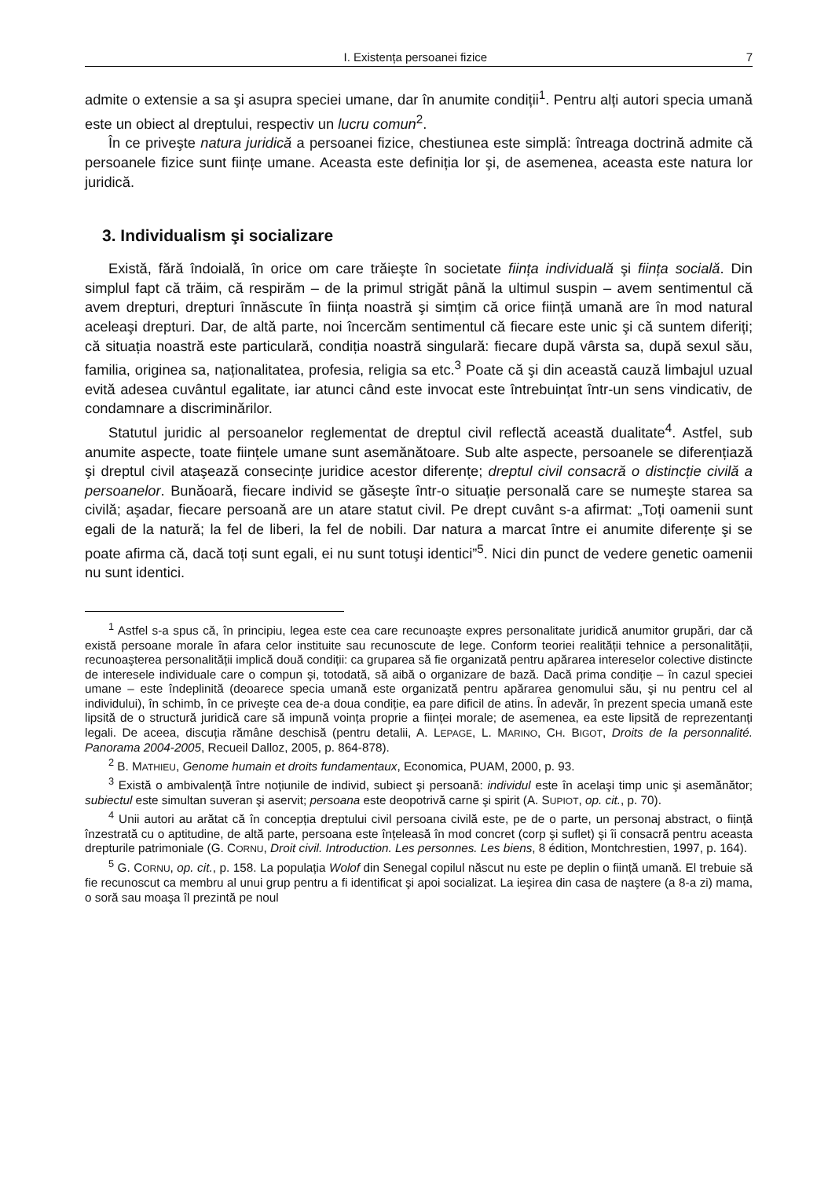I. Existența persoanei fizice 7
admite o extensie a sa şi asupra speciei umane, dar în anumite condiții<sup>1</sup>. Pentru alți autori specia umană este un obiect al dreptului, respectiv un lucru comun<sup>2</sup>.
În ce priveşte natura juridică a persoanei fizice, chestiunea este simplă: întreaga doctrină admite că persoanele fizice sunt ființe umane. Aceasta este definiția lor şi, de asemenea, aceasta este natura lor juridică.
3. Individualism şi socializare
Există, fără îndoială, în orice om care trăieşte în societate ființa individuală şi ființa socială. Din simplul fapt că trăim, că respirăm – de la primul strigăt până la ultimul suspin – avem sentimentul că avem drepturi, drepturi înnăscute în ființa noastră şi simțim că orice ființă umană are în mod natural aceleaşi drepturi. Dar, de altă parte, noi încercăm sentimentul că fiecare este unic şi că suntem diferiți; că situația noastră este particulară, condiția noastră singulară: fiecare după vârsta sa, după sexul său, familia, originea sa, naționalitatea, profesia, religia sa etc.<sup>3</sup> Poate că şi din această cauză limbajul uzual evită adesea cuvântul egalitate, iar atunci când este invocat este întrebuințat într-un sens vindicativ, de condamnare a discriminărilor.
Statutul juridic al persoanelor reglementat de dreptul civil reflectă această dualitate<sup>4</sup>. Astfel, sub anumite aspecte, toate ființele umane sunt asemănătoare. Sub alte aspecte, persoanele se diferențiază şi dreptul civil ataşează consecințe juridice acestor diferențe; dreptul civil consacră o distincție civilă a persoanelor. Bunăoară, fiecare individ se găseşte într-o situație personală care se numeşte starea sa civilă; aşadar, fiecare persoană are un atare statut civil. Pe drept cuvânt s-a afirmat: „Toți oamenii sunt egali de la natură; la fel de liberi, la fel de nobili. Dar natura a marcat între ei anumite diferențe şi se poate afirma că, dacă toți sunt egali, ei nu sunt totuşi identici”<sup>5</sup>. Nici din punct de vedere genetic oamenii nu sunt identici.
<sup>1</sup> Astfel s-a spus că, în principiu, legea este cea care recunoaşte expres personalitate juridică anumitor grupări, dar că există persoane morale în afara celor instituite sau recunoscute de lege. Conform teoriei realității tehnice a personalității, recunoaşterea personalității implică două condiții: ca gruparea să fie organizată pentru apărarea intereselor colective distincte de interesele individuale care o compun şi, totodată, să aibă o organizare de bază. Dacă prima condiție – în cazul speciei umane – este îndeplinită (deoarece specia umană este organizată pentru apărarea genomului său, şi nu pentru cel al individului), în schimb, în ce priveşte cea de-a doua condiție, ea pare dificil de atins. În adevăr, în prezent specia umană este lipsită de o structură juridică care să impună voința proprie a ființei morale; de asemenea, ea este lipsită de reprezentanți legali. De aceea, discuția rămâne deschisă (pentru detalii, A. LEPAGE, L. MARINO, CH. BIGOT, Droits de la personnalité. Panorama 2004-2005, Recueil Dalloz, 2005, p. 864-878).
<sup>2</sup> B. MATHIEU, Genome humain et droits fundamentaux, Economica, PUAM, 2000, p. 93.
<sup>3</sup> Există o ambivalență între noțiunile de individ, subiect şi persoană: individul este în acelaşi timp unic şi asemănător; subiectul este simultan suveran şi aservit; persoana este deopotrivă carne şi spirit (A. SUPIOT, op. cit., p. 70).
<sup>4</sup> Unii autori au arătat că în concepția dreptului civil persoana civilă este, pe de o parte, un personaj abstract, o ființă înzestrată cu o aptitudine, de altă parte, persoana este înțeleasă în mod concret (corp şi suflet) şi îi consacră pentru aceasta drepturile patrimoniale (G. CORNU, Droit civil. Introduction. Les personnes. Les biens, 8 édition, Montchrestien, 1997, p. 164).
<sup>5</sup> G. CORNU, op. cit., p. 158. La populația Wolof din Senegal copilul născut nu este pe deplin o ființă umană. El trebuie să fie recunoscut ca membru al unui grup pentru a fi identificat şi apoi socializat. La ieşirea din casa de naştere (a 8-a zi) mama, o soră sau moaşa îl prezintă pe noul